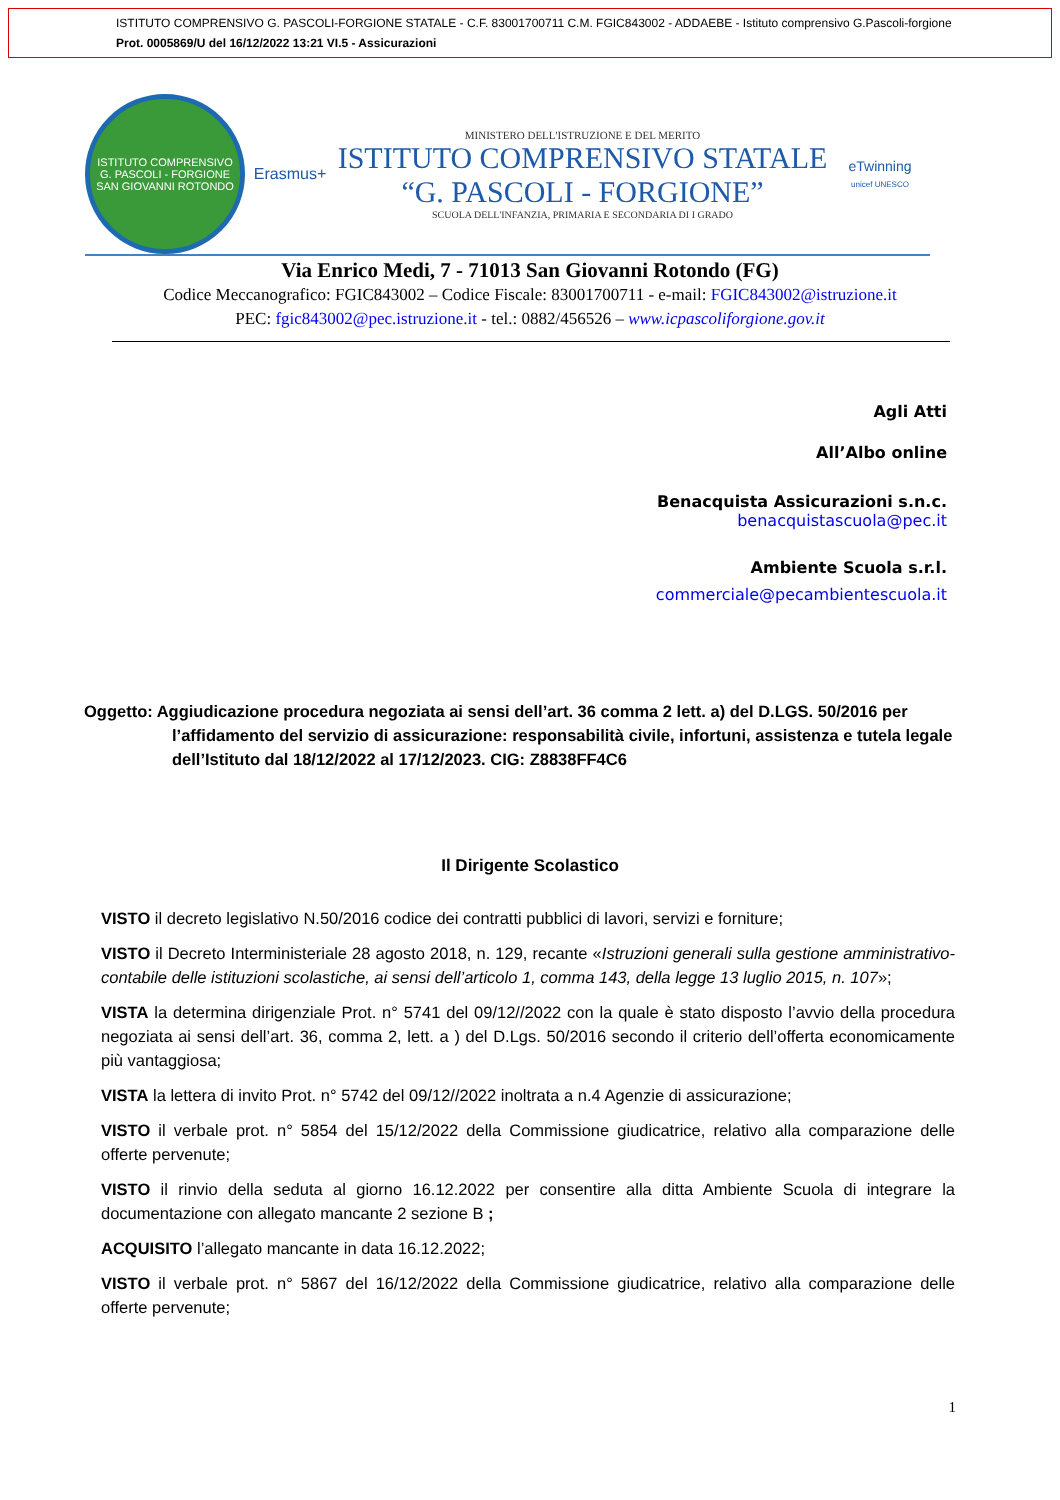ISTITUTO COMPRENSIVO G. PASCOLI-FORGIONE STATALE - C.F. 83001700711 C.M. FGIC843002 - ADDAEBE - Istituto comprensivo G.Pascoli-forgione
Prot. 0005869/U del 16/12/2022 13:21 VI.5 - Assicurazioni
ISTITUTO COMPRENSIVO G. PASCOLI - FORGIONE
SAN GIOVANNI ROTONDO
Erasmus+
MINISTERO DELL'ISTRUZIONE E DEL MERITO
ISTITUTO COMPRENSIVO STATALE
“G. PASCOLI - FORGIONE”
SCUOLA DELL'INFANZIA, PRIMARIA E SECONDARIA DI I GRADO
eTwinning
unicef UNESCO
Via Enrico Medi, 7 - 71013 San Giovanni Rotondo (FG)
Codice Meccanografico: FGIC843002 – Codice Fiscale: 83001700711 - e-mail: FGIC843002@istruzione.it
PEC: fgic843002@pec.istruzione.it - tel.: 0882/456526 – www.icpascoliforgione.gov.it
Agli Atti
All’Albo online
Benacquista Assicurazioni s.n.c.
benacquistascuola@pec.it
Ambiente Scuola s.r.l.
commerciale@pecambientescuola.it
Oggetto: Aggiudicazione procedura negoziata ai sensi dell’art. 36 comma 2 lett. a) del D.LGS. 50/2016 per l’affidamento del servizio di assicurazione: responsabilità civile, infortuni, assistenza e tutela legale dell’Istituto dal 18/12/2022 al 17/12/2023. CIG: Z8838FF4C6
Il Dirigente Scolastico
VISTO il decreto legislativo N.50/2016 codice dei contratti pubblici di lavori, servizi e forniture;
VISTO il Decreto Interministeriale 28 agosto 2018, n. 129, recante «Istruzioni generali sulla gestione amministrativo-contabile delle istituzioni scolastiche, ai sensi dell’articolo 1, comma 143, della legge 13 luglio 2015, n. 107»;
VISTA la determina dirigenziale Prot. n° 5741 del 09/12//2022 con la quale è stato disposto l’avvio della procedura negoziata ai sensi dell’art. 36, comma 2, lett. a ) del D.Lgs. 50/2016 secondo il criterio dell’offerta economicamente più vantaggiosa;
VISTA la lettera di invito Prot. n° 5742 del 09/12//2022 inoltrata a n.4 Agenzie di assicurazione;
VISTO il verbale prot. n° 5854 del 15/12/2022 della Commissione giudicatrice, relativo alla comparazione delle offerte pervenute;
VISTO il rinvio della seduta al giorno 16.12.2022 per consentire alla ditta Ambiente Scuola di integrare la documentazione con allegato mancante 2 sezione B ;
ACQUISITO l’allegato mancante in data 16.12.2022;
VISTO il verbale prot. n° 5867 del 16/12/2022 della Commissione giudicatrice, relativo alla comparazione delle offerte pervenute;
1